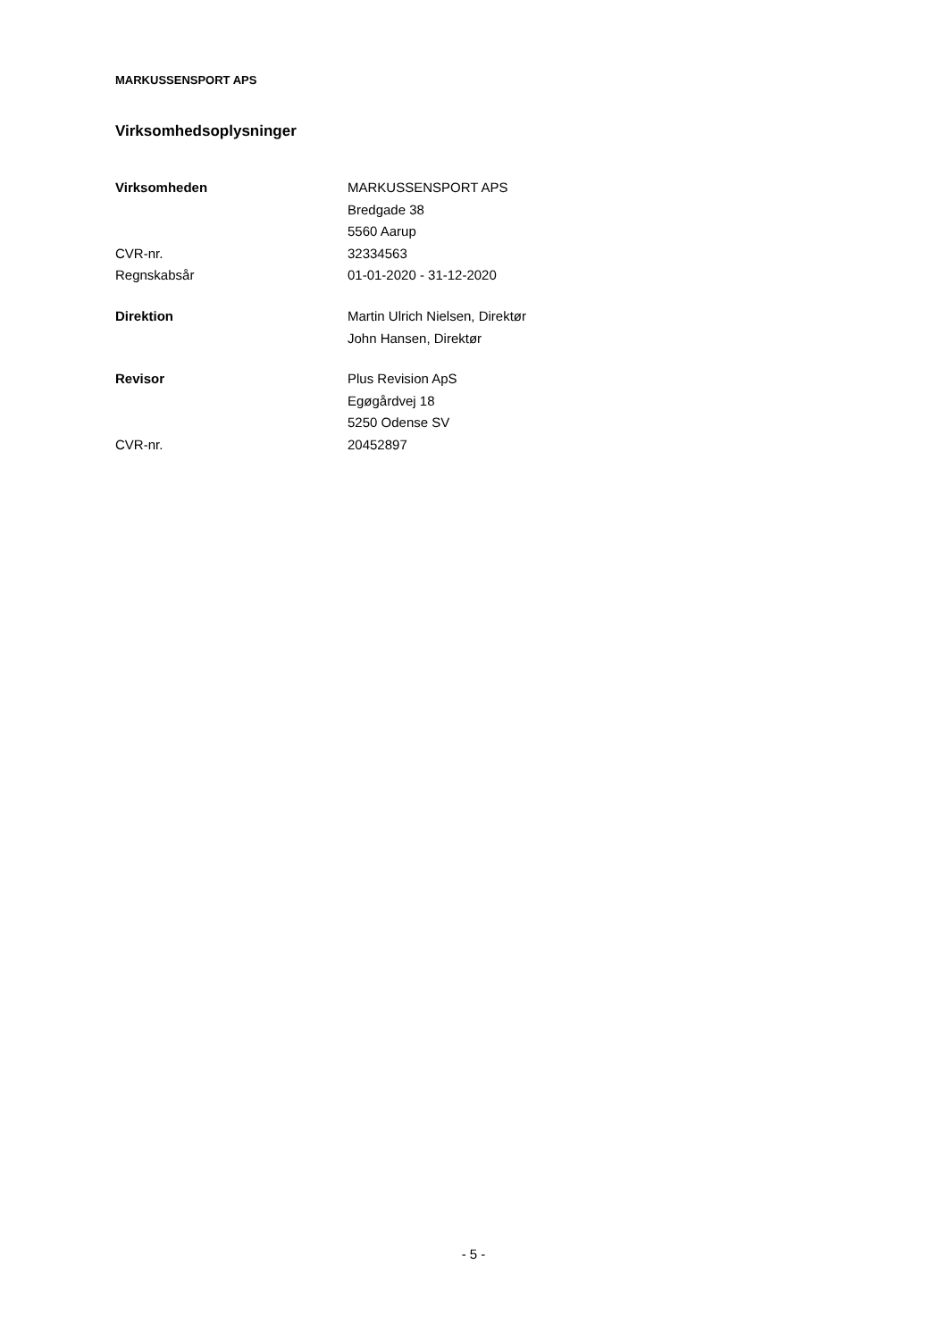MARKUSSENSPORT APS
Virksomhedsoplysninger
| Virksomheden | MARKUSSENSPORT APS |
| | Bredgade 38 |
| | 5560 Aarup |
| CVR-nr. | 32334563 |
| Regnskabsår | 01-01-2020 - 31-12-2020 |
| Direktion | Martin Ulrich Nielsen, Direktør |
| | John Hansen, Direktør |
| Revisor | Plus Revision ApS |
| | Egøgårdvej 18 |
| | 5250 Odense SV |
| CVR-nr. | 20452897 |
- 5 -